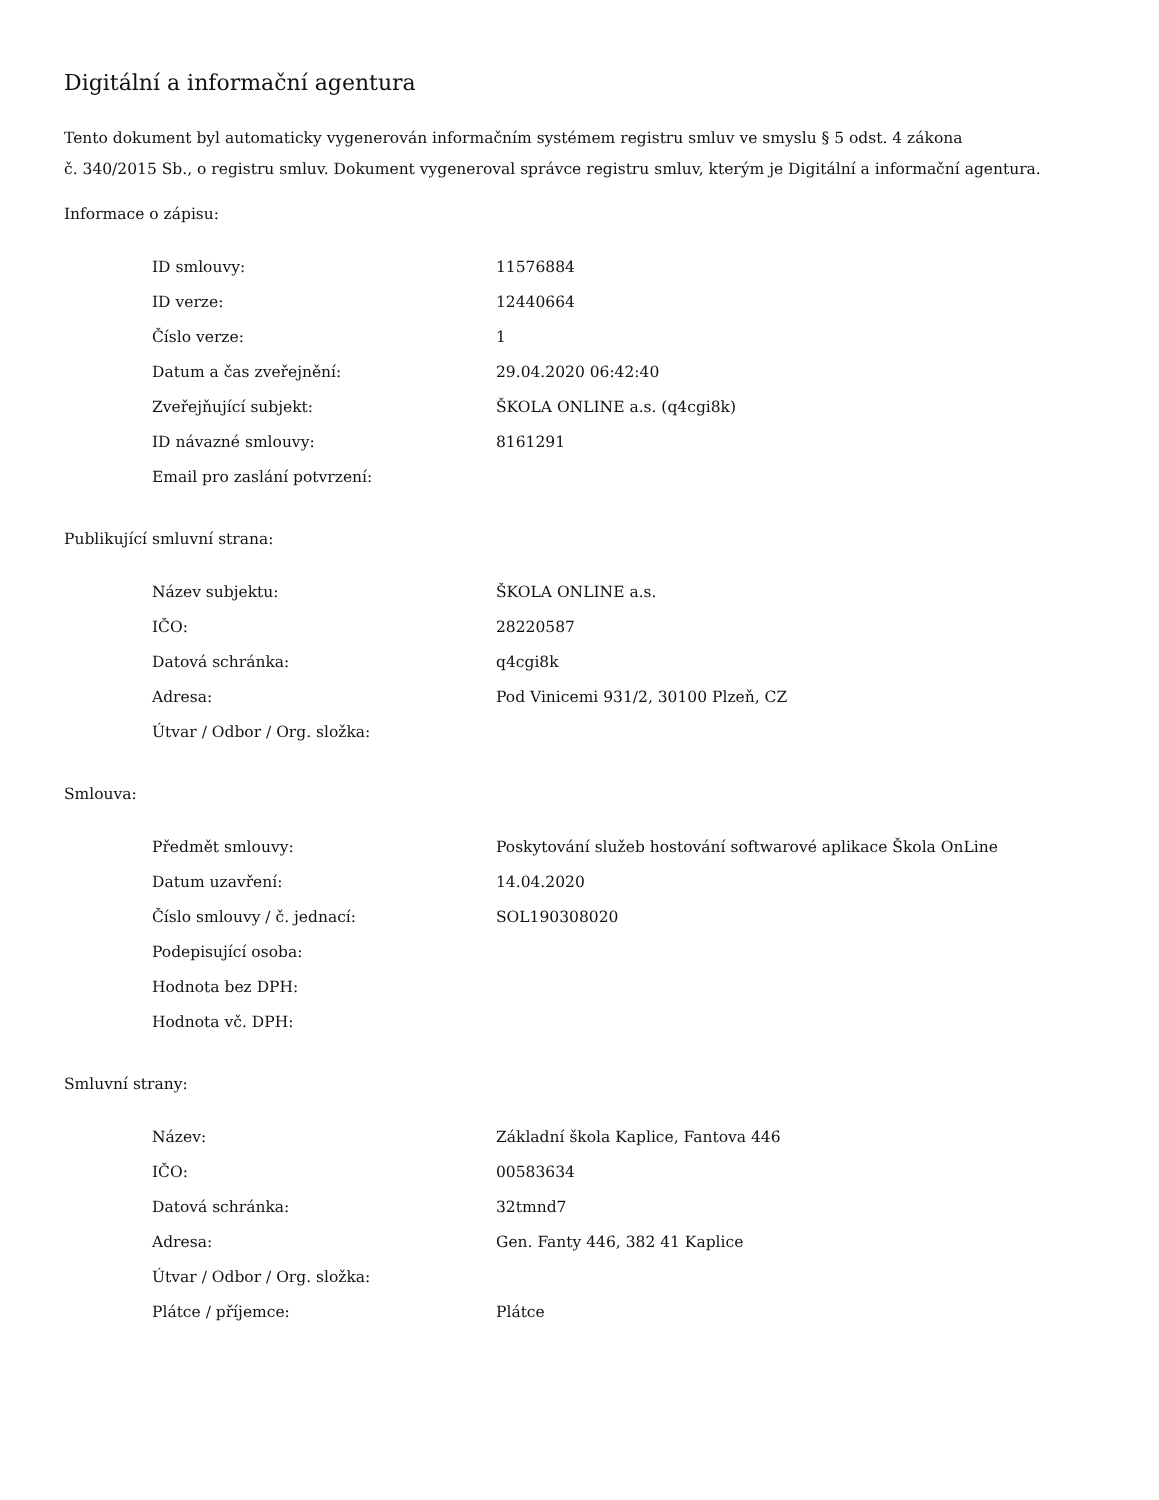Digitální a informační agentura
Tento dokument byl automaticky vygenerován informačním systémem registru smluv ve smyslu § 5 odst. 4 zákona
č. 340/2015 Sb., o registru smluv. Dokument vygeneroval správce registru smluv, kterým je Digitální a informační agentura.
Informace o zápisu:
| ID smlouvy: | 11576884 |
| ID verze: | 12440664 |
| Číslo verze: | 1 |
| Datum a čas zveřejnění: | 29.04.2020 06:42:40 |
| Zveřejňující subjekt: | ŠKOLA ONLINE a.s. (q4cgi8k) |
| ID návazné smlouvy: | 8161291 |
| Email pro zaslání potvrzení: | |
Publikující smluvní strana:
| Název subjektu: | ŠKOLA ONLINE a.s. |
| IČO: | 28220587 |
| Datová schránka: | q4cgi8k |
| Adresa: | Pod Vinicemi 931/2, 30100 Plzeň, CZ |
| Útvar / Odbor / Org. složka: | |
Smlouva:
| Předmět smlouvy: | Poskytování služeb hostování softwarové aplikace Škola OnLine |
| Datum uzavření: | 14.04.2020 |
| Číslo smlouvy / č. jednací: | SOL190308020 |
| Podepisující osoba: | |
| Hodnota bez DPH: | |
| Hodnota vč. DPH: | |
Smluvní strany:
| Název: | Základní škola Kaplice, Fantova 446 |
| IČO: | 00583634 |
| Datová schránka: | 32tmnd7 |
| Adresa: | Gen. Fanty 446, 382 41 Kaplice |
| Útvar / Odbor / Org. složka: | |
| Plátce / příjemce: | Plátce |